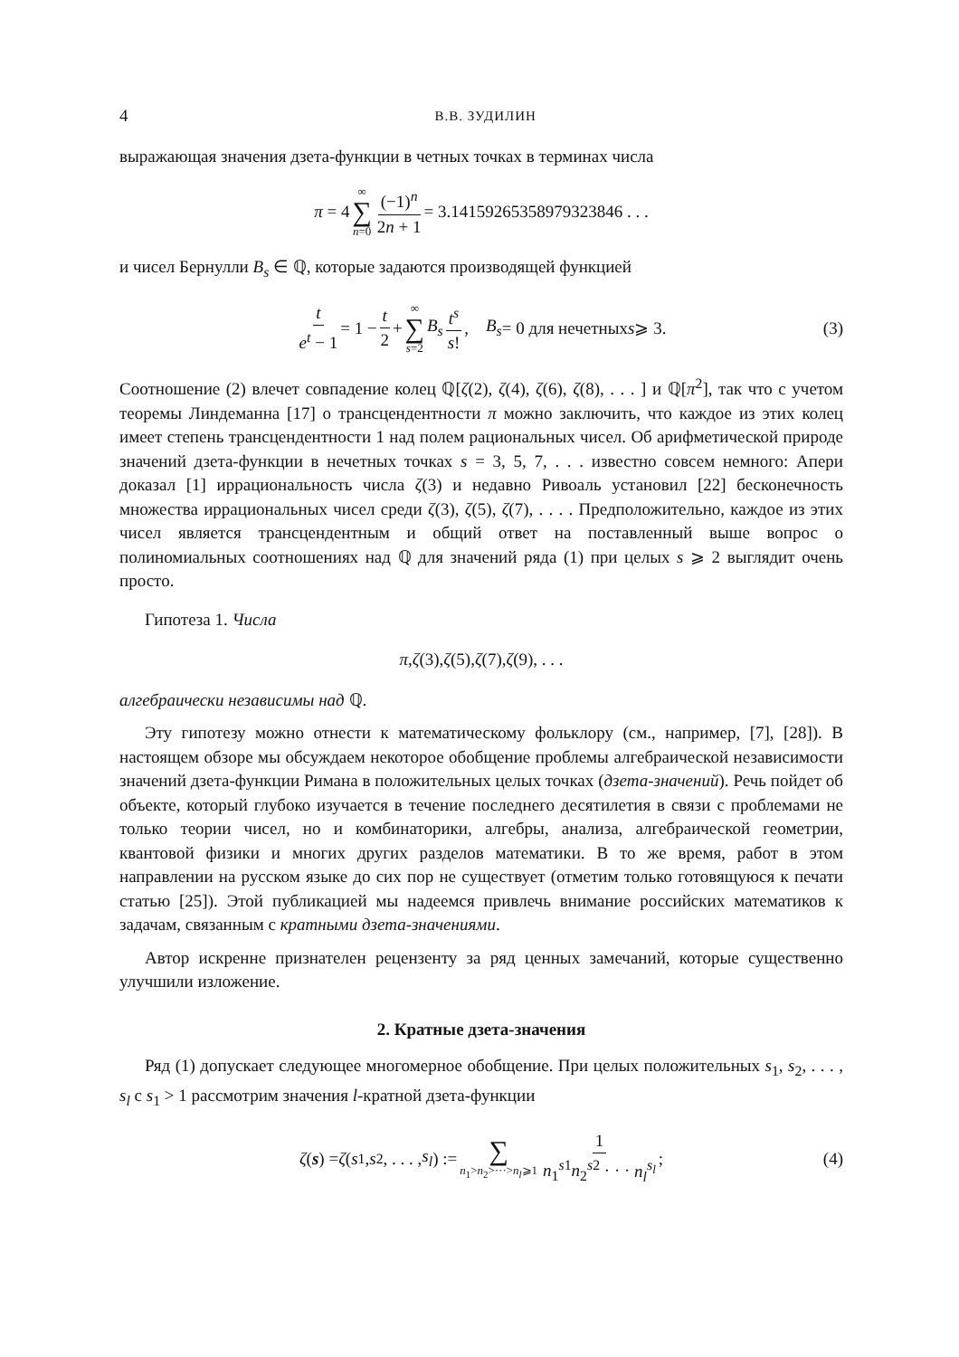4 В.В. ЗУДИЛИН
выражающая значения дзета-функции в четных точках в терминах числа
π = 4 ∞ ∑ n=0 (−1)<sup>n</sup> 2n + 1 = 3.14159265358979323846 . . .
и чисел Бернулли B<sub>s</sub> ∈ ℚ, которые задаются производящей функцией
t e<sup>t</sup> − 1 = 1 − t 2 + ∞ ∑ s=2 B<sub>s</sub> t<sup>s</sup> s!, B<sub>s</sub> = 0 для нечетных s ⩾ 3. (3)
Соотношение (2) влечет совпадение колец ℚ[ζ(2), ζ(4), ζ(6), ζ(8), . . . ] и ℚ[π<sup>2</sup>], так что с учетом теоремы Линдеманна [17] о трансцендентности π можно заключить, что каждое из этих колец имеет степень трансцендентности 1 над полем рациональных чисел. Об арифметической природе значений дзета-функции в нечетных точках s = 3, 5, 7, . . . известно совсем немного: Апери доказал [1] иррациональность числа ζ(3) и недавно Ривоаль установил [22] бесконечность множества иррациональных чисел среди ζ(3), ζ(5), ζ(7), . . . . Предположительно, каждое из этих чисел является трансцендентным и общий ответ на поставленный выше вопрос о полиномиальных соотношениях над ℚ для значений ряда (1) при целых s ⩾ 2 выглядит очень просто.
Гипотеза 1. Числа
π, ζ (3), ζ (5), ζ (7), ζ (9), . . .
алгебраически независимы над ℚ.
Эту гипотезу можно отнести к математическому фольклору (см., например, [7], [28]). В настоящем обзоре мы обсуждаем некоторое обобщение проблемы алгебраической независимости значений дзета-функции Римана в положительных целых точках (дзета-значений). Речь пойдет об объекте, который глубоко изучается в течение последнего десятилетия в связи с проблемами не только теории чисел, но и комбинаторики, алгебры, анализа, алгебраической геометрии, квантовой физики и многих других разделов математики. В то же время, работ в этом направлении на русском языке до сих пор не существует (отметим только готовящуюся к печати статью [25]). Этой публикацией мы надеемся привлечь внимание российских математиков к задачам, связанным с кратными дзета-значениями.
Автор искренне признателен рецензенту за ряд ценных замечаний, которые существенно улучшили изложение.
2. Кратные дзета-значения
Ряд (1) допускает следующее многомерное обобщение. При целых положительных s<sub>1</sub>, s<sub>2</sub>, . . . , s<sub>l</sub> с s<sub>1</sub> > 1 рассмотрим значения l-кратной дзета-функции
ζ (s) = ζ (s<sub>1</sub>, s<sub>2</sub>, . . . , s<sub>l</sub>) := ∑ n<sub>1</sub>>n<sub>2</sub>>···>n<sub>l</sub>⩾1 1 n<sub>1</sub><sup>s1</sup>n<sub>2</sub><sup>s2</sup> · · · n<sub>l</sub><sup>s<sub>l</sub></sup>; (4)